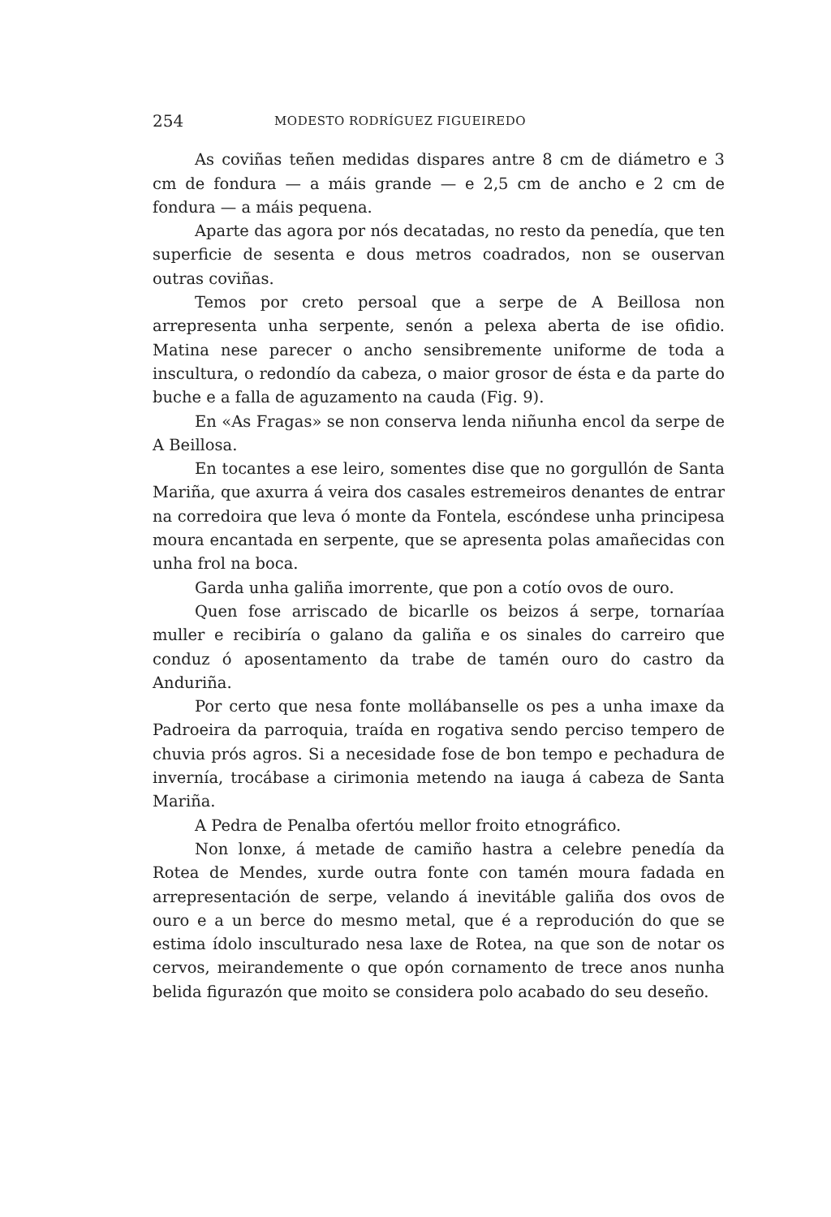254 MODESTO RODRÍGUEZ FIGUEIREDO
As coviñas teñen medidas dispares antre 8 cm de diámetro e 3 cm de fondura — a máis grande — e 2,5 cm de ancho e 2 cm de fondura — a máis pequena.
Aparte das agora por nós decatadas, no resto da penedía, que ten superficie de sesenta e dous metros coadrados, non se ouservan outras coviñas.
Temos por creto persoal que a serpe de A Beillosa non arrepresenta unha serpente, senón a pelexa aberta de ise ofidio. Matina nese parecer o ancho sensibremente uniforme de toda a inscultura, o redondío da cabeza, o maior grosor de ésta e da parte do buche e a falla de aguzamento na cauda (Fig. 9).
En «As Fragas» se non conserva lenda niñunha encol da serpe de A Beillosa.
En tocantes a ese leiro, somentes dise que no gorgullón de Santa Mariña, que axurra á veira dos casales estremeiros denantes de entrar na corredoira que leva ó monte da Fontela, escóndese unha principesa moura encantada en serpente, que se apresenta polas amañecidas con unha frol na boca.
Garda unha galiña imorrente, que pon a cotío ovos de ouro.
Quen fose arriscado de bicarlle os beizos á serpe, tornaríaa muller e recibiría o galano da galiña e os sinales do carreiro que conduz ó aposentamento da trabe de tamén ouro do castro da Anduriña.
Por certo que nesa fonte mollábanselle os pes a unha imaxe da Padroeira da parroquia, traída en rogativa sendo perciso tempero de chuvia prós agros. Si a necesidade fose de bon tempo e pechadura de invernía, trocábase a cirimonia metendo na iauga á cabeza de Santa Mariña.
A Pedra de Penalba ofertóu mellor froito etnográfico.
Non lonxe, á metade de camiño hastra a celebre penedía da Rotea de Mendes, xurde outra fonte con tamén moura fadada en arrepresentación de serpe, velando á inevitáble galiña dos ovos de ouro e a un berce do mesmo metal, que é a reprodución do que se estima ídolo insculturado nesa laxe de Rotea, na que son de notar os cervos, meirandemente o que opón cornamento de trece anos nunha belida figurazón que moito se considera polo acabado do seu deseño.